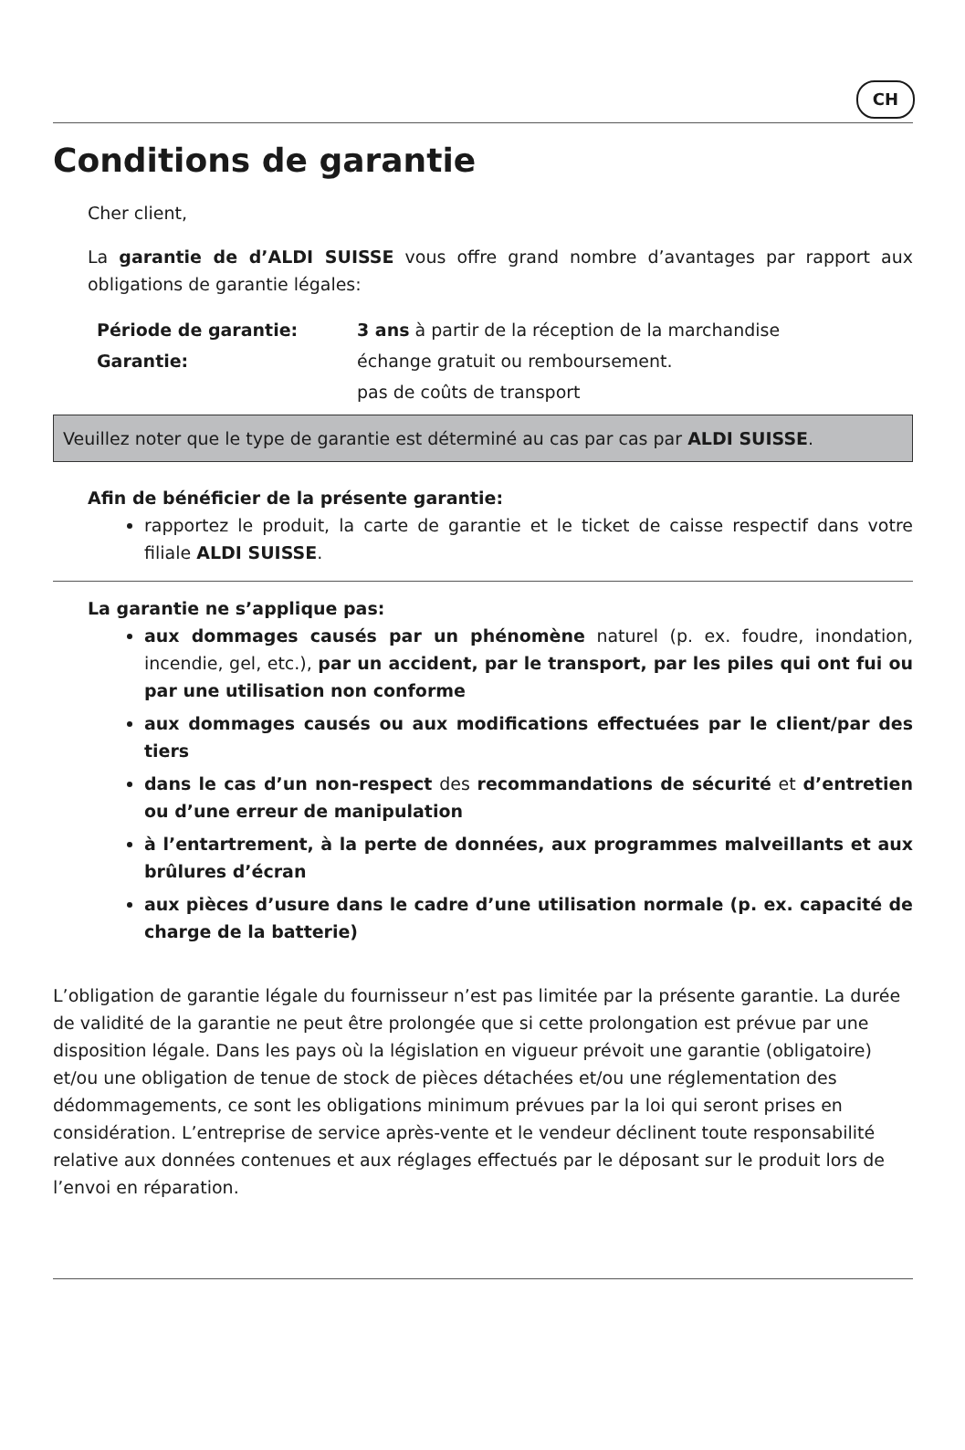CH
Conditions de garantie
Cher client,
La garantie de d’ALDI SUISSE vous offre grand nombre d’avantages par rapport aux obligations de garantie légales:
Période de garantie: 3 ans à partir de la réception de la marchandise
Garantie: échange gratuit ou remboursement.
pas de coûts de transport
Veuillez noter que le type de garantie est déterminé au cas par cas par ALDI SUISSE.
Afin de bénéficier de la présente garantie:
rapportez le produit, la carte de garantie et le ticket de caisse respectif dans votre filiale ALDI SUISSE.
La garantie ne s’applique pas:
aux dommages causés par un phénomène naturel (p. ex. foudre, inondation, incendie, gel, etc.), par un accident, par le transport, par les piles qui ont fui ou par une utilisation non conforme
aux dommages causés ou aux modifications effectuées par le client/par des tiers
dans le cas d’un non-respect des recommandations de sécurité et d’entretien ou d’une erreur de manipulation
à l’entartrement, à la perte de données, aux programmes malveillants et aux brûlures d’écran
aux pièces d’usure dans le cadre d’une utilisation normale (p. ex. capacité de charge de la batterie)
L’obligation de garantie légale du fournisseur n’est pas limitée par la présente garantie. La durée de validité de la garantie ne peut être prolongée que si cette prolongation est prévue par une disposition légale. Dans les pays où la législation en vigueur prévoit une garantie (obligatoire) et/ou une obligation de tenue de stock de pièces détachées et/ou une réglementation des dédommagements, ce sont les obligations minimum prévues par la loi qui seront prises en considération. L’entreprise de service après-vente et le vendeur déclinent toute responsabilité relative aux données contenues et aux réglages effectués par le déposant sur le produit lors de l’envoi en réparation.